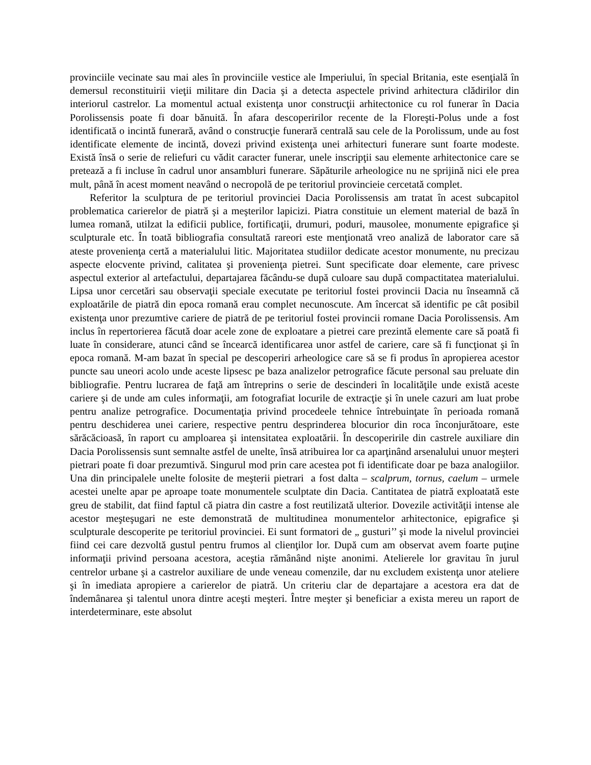provinciile vecinate sau mai ales în provinciile vestice ale Imperiului, în special Britania, este esenţială în demersul reconstituirii vieţii militare din Dacia şi a detecta aspectele privind arhitectura clădirilor din interiorul castrelor. La momentul actual existenţa unor construcţii arhitectonice cu rol funerar în Dacia Porolissensis poate fi doar bănuită. În afara descoperirilor recente de la Floreşti-Polus unde a fost identificată o incintă funerară, având o construcţie funerară centrală sau cele de la Porolissum, unde au fost identificate elemente de incintă, dovezi privind existenţa unei arhitecturi funerare sunt foarte modeste. Există însă o serie de reliefuri cu vădit caracter funerar, unele inscripţii sau elemente arhitectonice care se pretează a fi incluse în cadrul unor ansambluri funerare. Săpăturile arheologice nu ne sprijină nici ele prea mult, până în acest moment neavând o necropolă de pe teritoriul provincieie cercetată complet.
Referitor la sculptura de pe teritoriul provinciei Dacia Porolissensis am tratat în acest subcapitol problematica carierelor de piatră şi a meşterilor lapicizi. Piatra constituie un element material de bază în lumea romană, utilzat la edificii publice, fortificaţii, drumuri, poduri, mausolee, monumente epigrafice şi sculpturale etc. În toată bibliografia consultată rareori este menţionată vreo analiză de laborator care să ateste provenienţa certă a materialului litic. Majoritatea studiilor dedicate acestor monumente, nu precizau aspecte elocvente privind, calitatea şi provenienţa pietrei. Sunt specificate doar elemente, care privesc aspectul exterior al artefactului, departajarea făcându-se după culoare sau după compactitatea materialului. Lipsa unor cercetări sau observaţii speciale executate pe teritoriul fostei provincii Dacia nu înseamnă că exploatările de piatră din epoca romană erau complet necunoscute. Am încercat să identific pe cât posibil existenţa unor prezumtive cariere de piatră de pe teritoriul fostei provincii romane Dacia Porolissensis. Am inclus în repertorierea făcută doar acele zone de exploatare a pietrei care prezintă elemente care să poată fi luate în considerare, atunci când se încearcă identificarea unor astfel de cariere, care să fi funcţionat şi în epoca romană. M-am bazat în special pe descoperiri arheologice care să se fi produs în apropierea acestor puncte sau uneori acolo unde aceste lipsesc pe baza analizelor petrografice făcute personal sau preluate din bibliografie. Pentru lucrarea de faţă am întreprins o serie de descinderi în localităţile unde există aceste cariere şi de unde am cules informaţii, am fotografiat locurile de extracţie şi în unele cazuri am luat probe pentru analize petrografice. Documentaţia privind procedeele tehnice întrebuinţate în perioada romană pentru deschiderea unei cariere, respective pentru desprinderea blocurior din roca înconjurătoare, este sărăcăcioasă, în raport cu amploarea şi intensitatea exploatării. În descoperirile din castrele auxiliare din Dacia Porolissensis sunt semnalte astfel de unelte, însă atribuirea lor ca aparţinând arsenalului unuor meşteri pietrari poate fi doar prezumtivă. Singurul mod prin care acestea pot fi identificate doar pe baza analogiilor. Una din principalele unelte folosite de meşterii pietrari a fost dalta – scalprum, tornus, caelum – urmele acestei unelte apar pe aproape toate monumentele sculptate din Dacia. Cantitatea de piatră exploatată este greu de stabilit, dat fiind faptul că piatra din castre a fost reutilizată ulterior. Dovezile activităţii intense ale acestor meşteşugari ne este demonstrată de multitudinea monumentelor arhitectonice, epigrafice şi sculpturale descoperite pe teritoriul provinciei. Ei sunt formatori de „ gusturi’’ şi mode la nivelul provinciei fiind cei care dezvoltă gustul pentru frumos al clienţilor lor. După cum am observat avem foarte puţine informaţii privind persoana acestora, aceştia rămânând nişte anonimi. Atelierele lor gravitau în jurul centrelor urbane şi a castrelor auxiliare de unde veneau comenzile, dar nu excludem existenţa unor ateliere şi în imediata apropiere a carierelor de piatră. Un criteriu clar de departajare a acestora era dat de îndemânarea şi talentul unora dintre aceşti meşteri. Între meşter şi beneficiar a exista mereu un raport de interdeterminare, este absolut